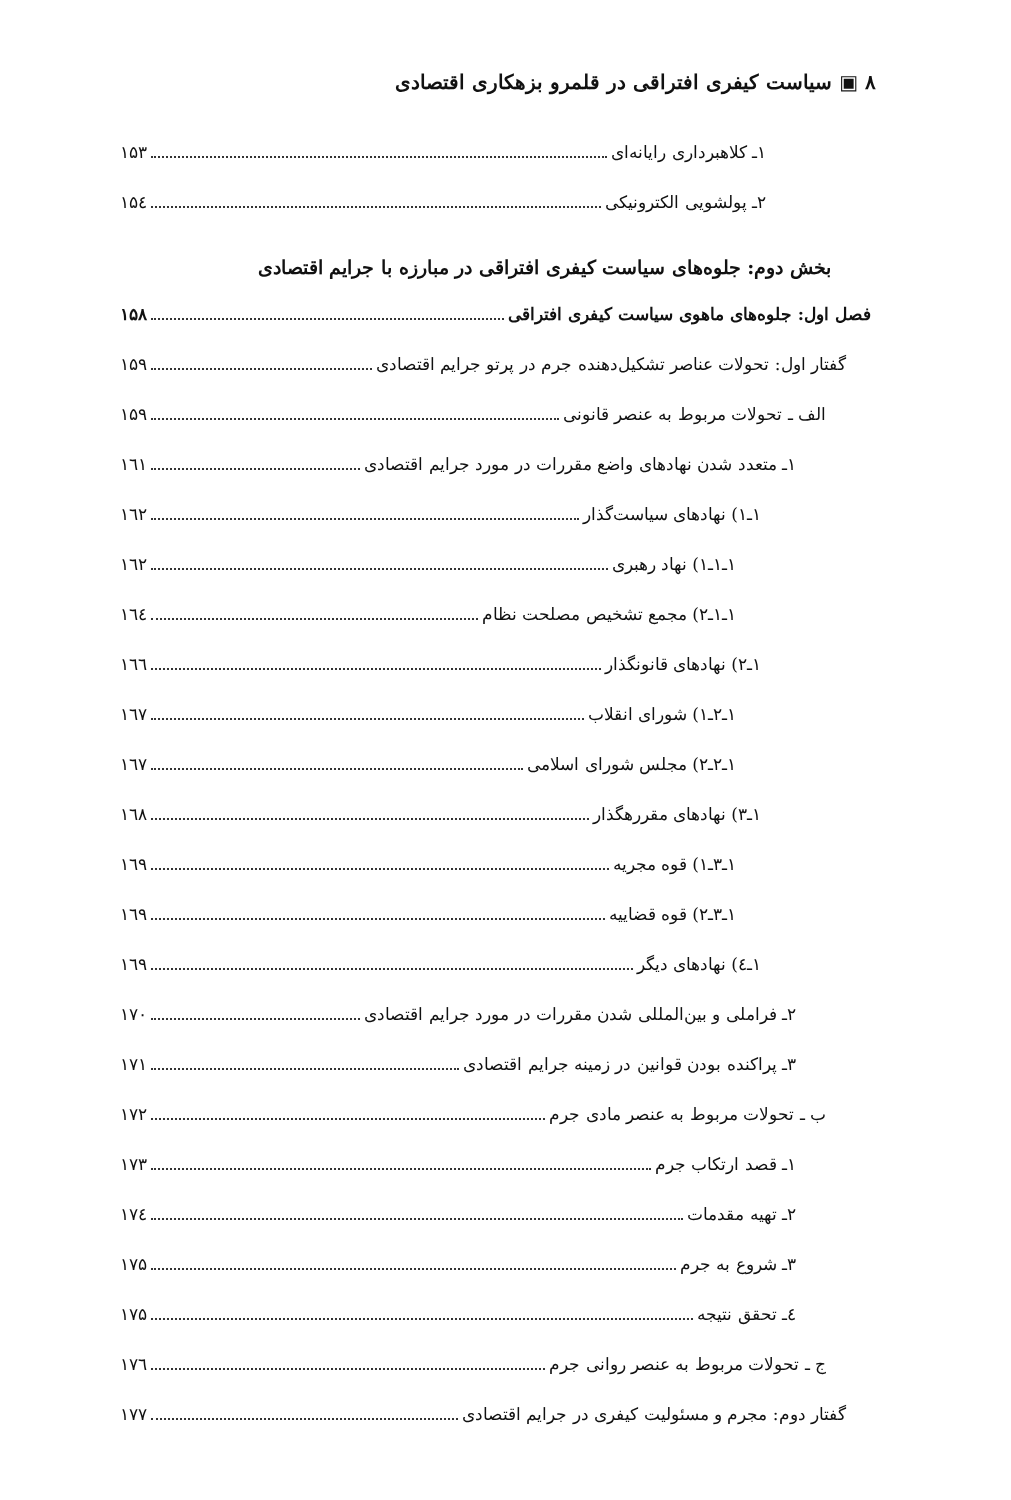۸ ▣ سیاست کیفری افتراقی در قلمرو بزهکاری اقتصادی
۱ـ کلاهبرداری رایانه‌ای ۱۵۳
۲ـ پولشویی الکترونیکی ۱۵٤
بخش دوم: جلوه‌های سیاست کیفری افتراقی در مبارزه با جرایم اقتصادی
فصل اول: جلوه‌های ماهوی سیاست کیفری افتراقی ۱۵۸
گفتار اول: تحولات عناصر تشکیل‌دهنده جرم در پرتو جرایم اقتصادی ۱۵۹
الف ـ تحولات مربوط به عنصر قانونی ۱۵۹
۱ـ متعدد شدن نهادهای واضع مقررات در مورد جرایم اقتصادی ۱٦۱
۱ـ۱) نهادهای سیاست‌گذار ۱٦۲
۱ـ۱ـ۱) نهاد رهبری ۱٦۲
۱ـ۱ـ۲) مجمع تشخیص مصلحت نظام ۱٦٤
۱ـ۲) نهادهای قانونگذار ۱٦٦
۱ـ۲ـ۱) شورای انقلاب ۱٦۷
۱ـ۲ـ۲) مجلس شورای اسلامی ۱٦۷
۱ـ۳) نهادهای مقررهگذار ۱٦۸
۱ـ۳ـ۱) قوه مجریه ۱٦۹
۱ـ۳ـ۲) قوه قضاییه ۱٦۹
۱ـ٤) نهادهای دیگر ۱٦۹
۲ـ فراملی و بین‌المللی شدن مقررات در مورد جرایم اقتصادی ۱۷۰
۳ـ پراکنده بودن قوانین در زمینه جرایم اقتصادی ۱۷۱
ب ـ تحولات مربوط به عنصر مادی جرم ۱۷۲
۱ـ قصد ارتکاب جرم ۱۷۳
۲ـ تهیه مقدمات ۱۷٤
۳ـ شروع به جرم ۱۷۵
٤ـ تحقق نتیجه ۱۷۵
ج ـ تحولات مربوط به عنصر روانی جرم ۱۷٦
گفتار دوم: مجرم و مسئولیت کیفری در جرایم اقتصادی ۱۷۷